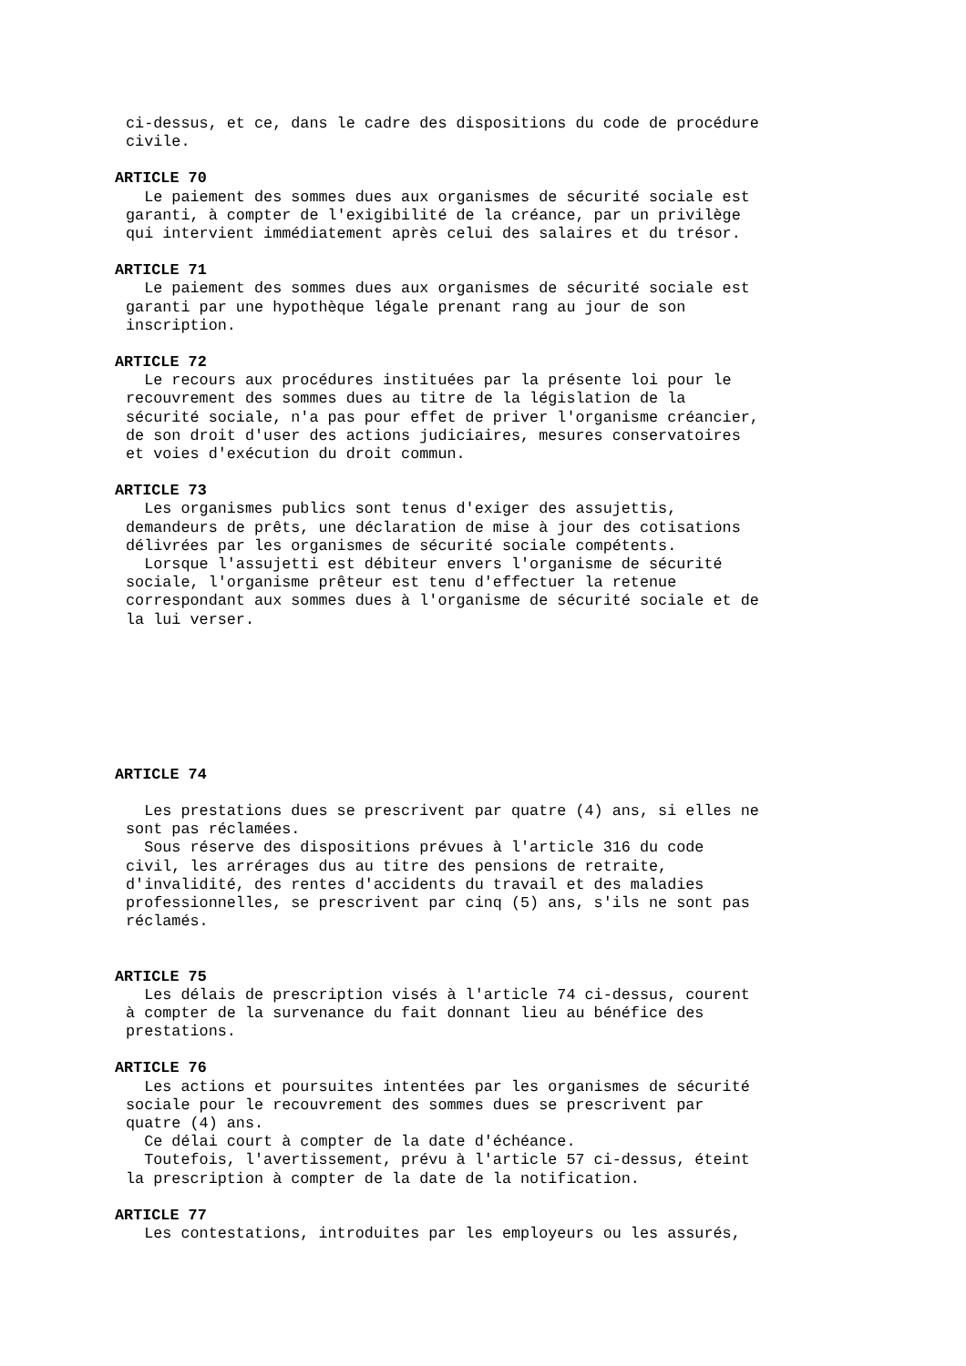ci-dessus, et ce, dans le cadre des dispositions du code de procédure civile.
ARTICLE 70
Le paiement des sommes dues aux organismes de sécurité sociale est garanti, à compter de l'exigibilité de la créance, par un privilège qui intervient immédiatement après celui des salaires et du trésor.
ARTICLE 71
Le paiement des sommes dues aux organismes de sécurité sociale est garanti par une hypothèque légale prenant rang au jour de son inscription.
ARTICLE 72
Le recours aux procédures instituées par la présente loi pour le recouvrement des sommes dues au titre de la législation de la sécurité sociale, n'a pas pour effet de priver l'organisme créancier, de son droit d'user des actions judiciaires, mesures conservatoires et voies d'exécution du droit commun.
ARTICLE 73
Les organismes publics sont tenus d'exiger des assujettis, demandeurs de prêts, une déclaration de mise à jour des cotisations délivrées par les organismes de sécurité sociale compétents. Lorsque l'assujetti est débiteur envers l'organisme de sécurité sociale, l'organisme prêteur est tenu d'effectuer la retenue correspondant aux sommes dues à l'organisme de sécurité sociale et de la lui verser.
ARTICLE 74
Les prestations dues se prescrivent par quatre (4) ans, si elles ne sont pas réclamées. Sous réserve des dispositions prévues à l'article 316 du code civil, les arrérages dus au titre des pensions de retraite, d'invalidité, des rentes d'accidents du travail et des maladies professionnelles, se prescrivent par cinq (5) ans, s'ils ne sont pas réclamés.
ARTICLE 75
Les délais de prescription visés à l'article 74 ci-dessus, courent à compter de la survenance du fait donnant lieu au bénéfice des prestations.
ARTICLE 76
Les actions et poursuites intentées par les organismes de sécurité sociale pour le recouvrement des sommes dues se prescrivent par quatre (4) ans. Ce délai court à compter de la date d'échéance. Toutefois, l'avertissement, prévu à l'article 57 ci-dessus, éteint la prescription à compter de la date de la notification.
ARTICLE 77
Les contestations, introduites par les employeurs ou les assurés,